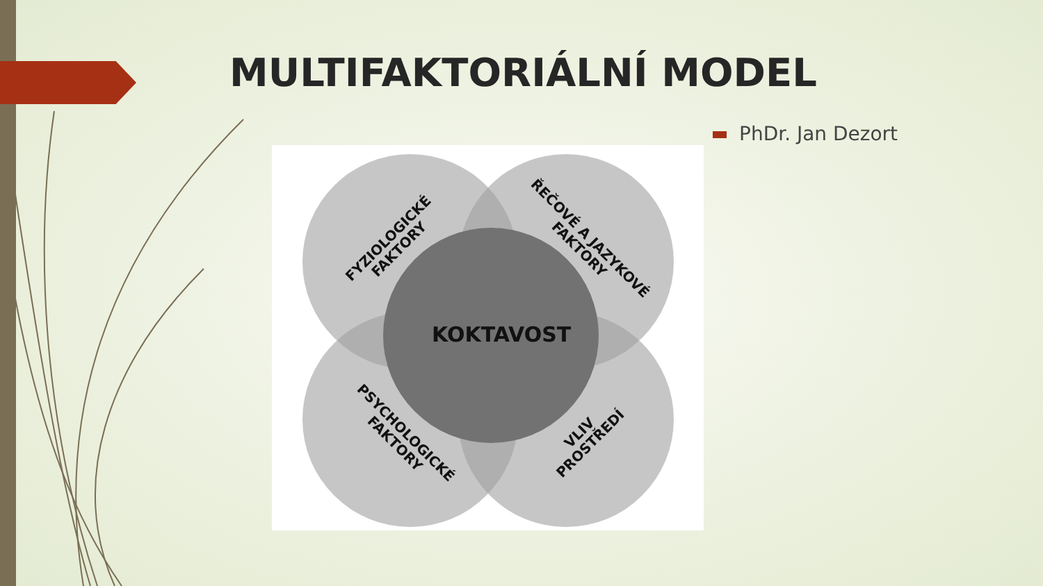MULTIFAKTORIÁLNÍ MODEL
PhDr. Jan Dezort
KOKTAVOST
FYZIOLOGICKÉ
FAKTORY
ŘEČOVÉ A JAZYKOVÉ
FAKTORY
PSYCHOLOGICKÉ
FAKTORY
VLIV
PROSTŘEDÍ